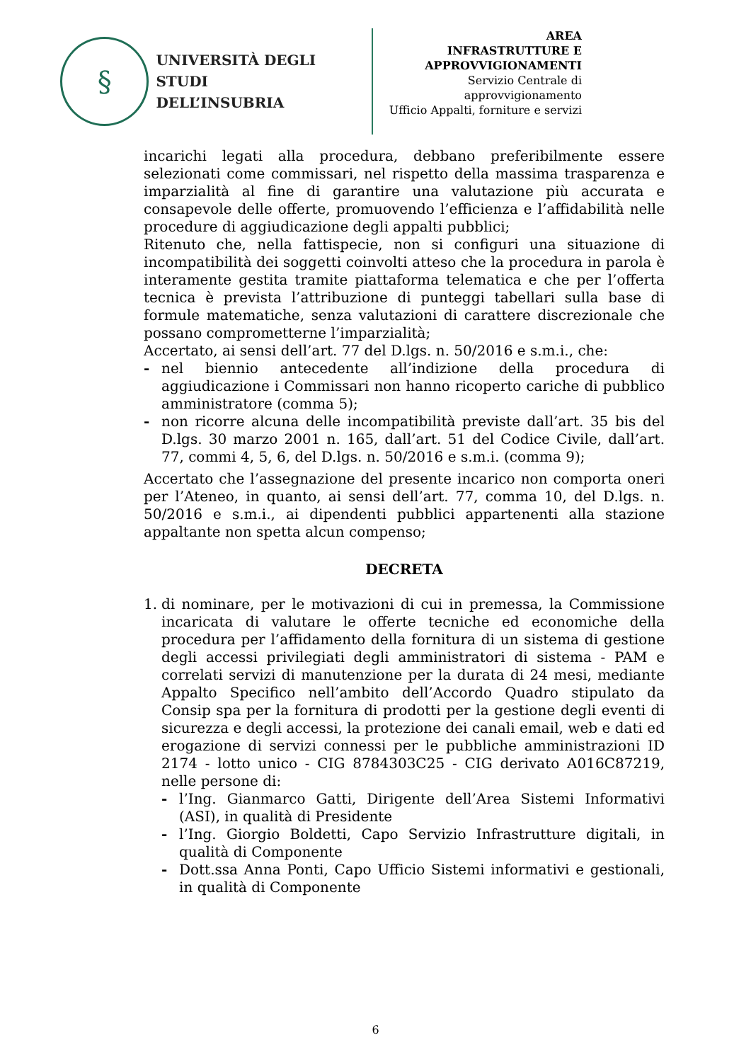§
UNIVERSITÀ DEGLI STUDI
DELL’INSUBRIA
AREA
INFRASTRUTTURE E
APPROVVIGIONAMENTI
Servizio Centrale di approvvigionamento
Ufficio Appalti, forniture e servizi
incarichi legati alla procedura, debbano preferibilmente essere selezionati come commissari, nel rispetto della massima trasparenza e imparzialità al fine di garantire una valutazione più accurata e consapevole delle offerte, promuovendo l’efficienza e l’affidabilità nelle procedure di aggiudicazione degli appalti pubblici;
Ritenuto che, nella fattispecie, non si configuri una situazione di incompatibilità dei soggetti coinvolti atteso che la procedura in parola è interamente gestita tramite piattaforma telematica e che per l’offerta tecnica è prevista l’attribuzione di punteggi tabellari sulla base di formule matematiche, senza valutazioni di carattere discrezionale che possano comprometterne l’imparzialità;
Accertato, ai sensi dell’art. 77 del D.lgs. n. 50/2016 e s.m.i., che:
- nel biennio antecedente all’indizione della procedura di aggiudicazione i Commissari non hanno ricoperto cariche di pubblico amministratore (comma 5);
- non ricorre alcuna delle incompatibilità previste dall’art. 35 bis del D.lgs. 30 marzo 2001 n. 165, dall’art. 51 del Codice Civile, dall’art. 77, commi 4, 5, 6, del D.lgs. n. 50/2016 e s.m.i. (comma 9);
Accertato che l’assegnazione del presente incarico non comporta oneri per l’Ateneo, in quanto, ai sensi dell’art. 77, comma 10, del D.lgs. n. 50/2016 e s.m.i., ai dipendenti pubblici appartenenti alla stazione appaltante non spetta alcun compenso;
DECRETA
1. di nominare, per le motivazioni di cui in premessa, la Commissione incaricata di valutare le offerte tecniche ed economiche della procedura per l’affidamento della fornitura di un sistema di gestione degli accessi privilegiati degli amministratori di sistema - PAM e correlati servizi di manutenzione per la durata di 24 mesi, mediante Appalto Specifico nell’ambito dell’Accordo Quadro stipulato da Consip spa per la fornitura di prodotti per la gestione degli eventi di sicurezza e degli accessi, la protezione dei canali email, web e dati ed erogazione di servizi connessi per le pubbliche amministrazioni ID 2174 - lotto unico - CIG 8784303C25 - CIG derivato A016C87219, nelle persone di:
- l’Ing. Gianmarco Gatti, Dirigente dell’Area Sistemi Informativi (ASI), in qualità di Presidente
- l’Ing. Giorgio Boldetti, Capo Servizio Infrastrutture digitali, in qualità di Componente
- Dott.ssa Anna Ponti, Capo Ufficio Sistemi informativi e gestionali, in qualità di Componente
6